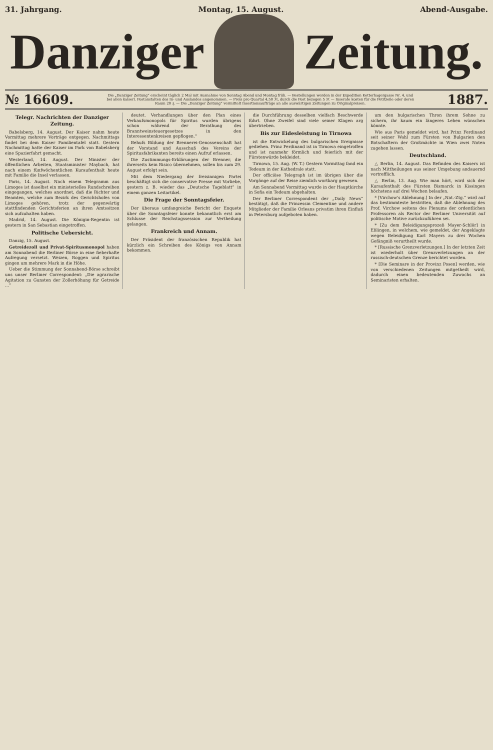31. Jahrgang. Montag, 15. August. Abend-Ausgabe.
Danziger Zeitung.
№ 16609. Die „Danziger Zeitung“ erscheint täglich 2 Mal mit Ausnahme von Sonntag Abend und Montag früh. — Bestellungen werden in der Expedition Ketterhagergasse Nr. 4, und bei allen kaiserl. Postanstalten des In- und Auslandes angenommen. — Preis pro Quartal 4,50 ℳ, durch die Post bezogen 5 ℳ — Inserate kosten für die Petitzeile oder deren Raum 20 ₰. — Die „Danziger Zeitung“ vermittelt Insertionsaufträge an alle auswärtigen Zeitungen zu Originalpreisen. 1887.
Telegr. Nachrichten der Danziger Zeitung.
Babelsberg, 14. August. Der Kaiser nahm heute Vormittag mehrere Vorträge entgegen. Nachmittags findet bei dem Kaiser Familientafel statt. Gestern Nachmittag hatte der Kaiser im Park von Babelsberg eine Spazierfahrt gemacht.
Westerland, 14. August. Der Minister der öffentlichen Arbeiten, Staatsminister Maybach, hat nach einem fünfwöchentlichen Kuraufenthalt heute mit Familie die Insel verlassen.
Paris, 14. August. Nach einem Telegramm aus Limoges ist daselbst ein ministerielles Rundschreiben eingegangen, welches anordnet, daß die Richter und Beamten, welche zum Bezirk des Gerichtshofes von Limoges gehören, trotz der gegenwärtig stattfindenden Gerichtsferien an ihren Amtssitzen sich aufzuhalten haben.
Madrid, 14. August. Die Königin-Regentin ist gestern in San Sebastian eingetroffen.
Politische Uebersicht.
Danzig, 15. August.
Getreidezoll und Privat-Spiritusmonopol haben am Sonnabend die Berliner Börse in eine fieberhafte Aufregung versetzt. Weizen, Roggen und Spiritus gingen um mehrere Mark in die Höhe.
Ueber die Stimmung der Sonnabend-Börse schreibt uns unser Berliner Correspondent: „Die agrarische Agitation zu Gunsten der Zollerhöhung für Getreide ...“
deutet. Verhandlungen über den Plan eines Verkaufsmonopols für Spiritus wurden übrigens schon während der Berathung des Branntweinsteuergesetzes in den Interessentenkreisen gepflogen.“
Behufs Bildung der Brennerei-Genossenschaft hat der Vorstand und Ausschuß des Vereins der Spiritusfabrikanten bereits einen Aufruf erlassen.
Die Zustimmungs-Erklärungen der Brenner, die ihrerseits kein Risico übernehmen, sollen bis zum 29. August erfolgt sein.
Mit dem Niedergang der freisinnigen Partei beschäftigt sich die conservative Presse mit Vorliebe, gestern z. B. wieder das „Deutsche Tageblatt“ in einem ganzen Leitartikel.
Die Frage der Sonntagsfeier.
Der überaus umfangreiche Bericht der Enquete über die Sonntagsfeier konnte bekanntlich erst am Schlusse der Reichstagssession zur Vertheilung gelangen.
Frankreich und Annam.
Der Präsident der französischen Republik hat kürzlich ein Schreiben des Königs von Annam bekommen.
die Durchführung desselben vielfach Beschwerde führt. Ohne Zweifel sind viele seiner Klagen arg übertrieben.
Bis zur Eidesleistung in Tirnowa
ist die Entwickelung des bulgarischen Ereignisse gediehen. Prinz Ferdinand ist in Tirnowa eingetroffen und ist nunmehr förmlich und feierlich mit der Fürstenwürde bekleidet.
Tirnowa, 15. Aug. (W. T.) Gestern Vormittag fand ein Tedeum in der Kathedrale statt.
Der officiöse Telegraph ist im übrigen über die Vorgänge auf der Reise ziemlich wortkarg gewesen.
Am Sonnabend Vormittag wurde in der Hauptkirche in Sofia ein Tedeum abgehalten.
Der Berliner Correspondent der „Daily News“ bestätigt, daß die Prinzessin Clementine und andere Mitglieder der Familie Orleans privatim ihren Einfluß in Petersburg aufgeboten haben.
um den bulgarischen Thron ihrem Sohne zu sichern, ihr kaum ein längeres Leben wünschen könnte.
Wie aus Paris gemeldet wird, hat Prinz Ferdinand seit seiner Wahl zum Fürsten von Bulgarien den Botschaftern der Großmächte in Wien zwei Noten zugehen lassen.
Deutschland.
△ Berlin, 14. August. Das Befinden des Kaisers ist nach Mittheilungen aus seiner Umgebung andauernd vortrefflich.
△ Berlin, 13. Aug. Wie man hört, wird sich der Kuraufenthalt des Fürsten Bismarck in Kissingen höchstens auf drei Wochen belaufen.
* [Virchow's Ablehnung.] In der „Nat.-Ztg.“ wird auf das bestimmteste bestritten, daß die Ablehnung des Prof. Virchow seitens des Plenums der ordentlichen Professoren als Rector der Berliner Universität auf politische Motive zurückzuführen sei.
* [Zu dem Beleidigungsprozeß Mayer-Schlör] in Eßlingen, in welchem, wie gemeldet, der Angeklagte wegen Beleidigung Karl Mayers zu drei Wochen Gefängniß verurtheilt wurde.
* [Russische Grenzverletzungen.] In der letzten Zeit ist wiederholt über Grenzverletzungen an der russisch-deutschen Grenze berichtet worden.
* [Die Seminare in der Provinz Posen] werden, wie von verschiedenen Zeitungen mitgetheilt wird, dadurch einen bedeutenden Zuwachs an Seminaristen erhalten.